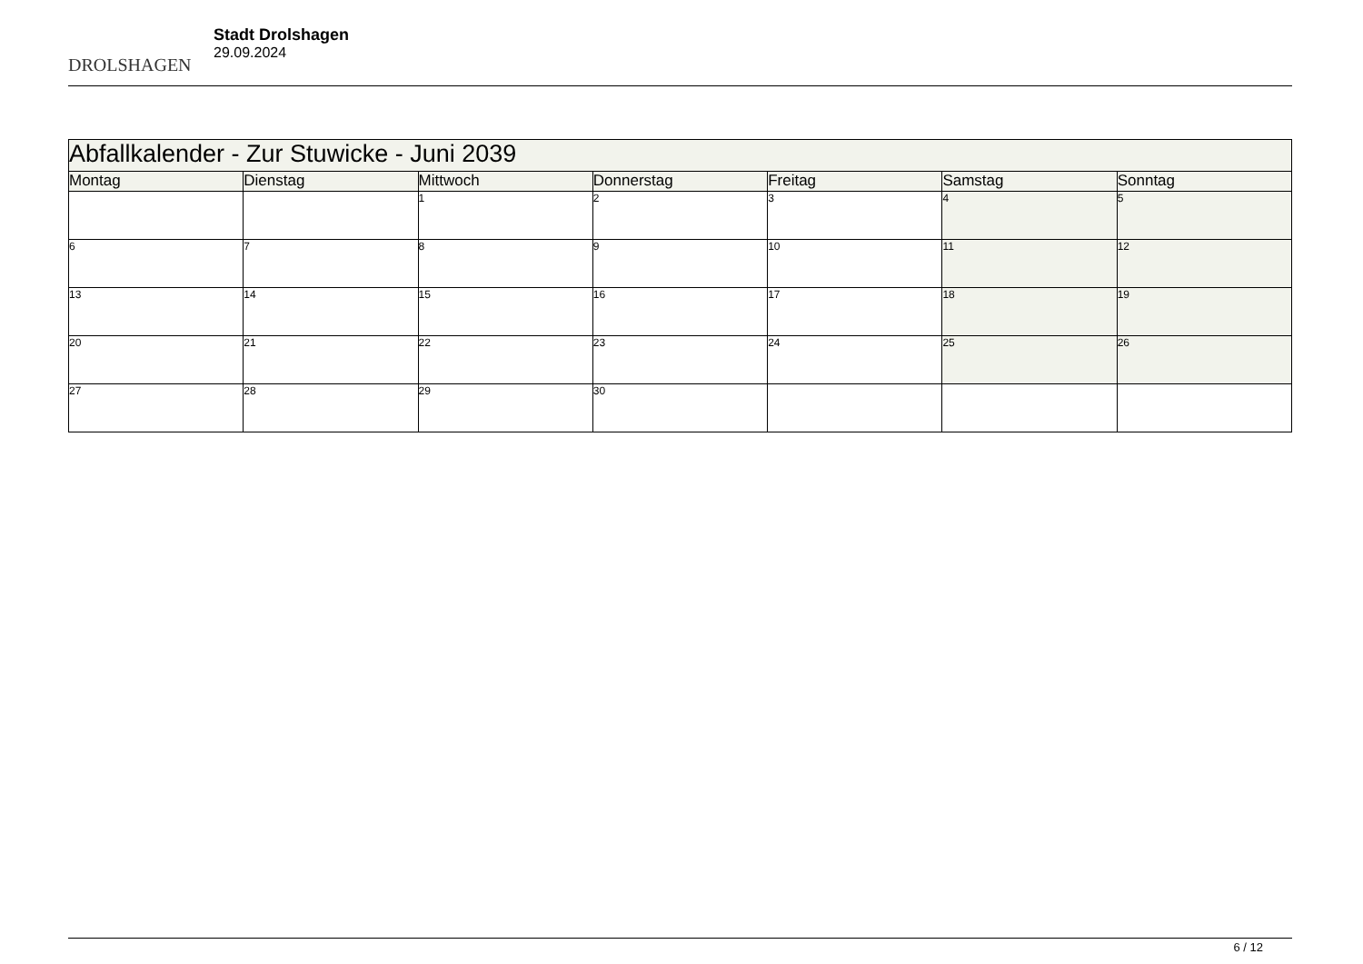DROLSHAGEN
Stadt Drolshagen
29.09.2024
| Abfallkalender - Zur Stuwicke - Juni 2039 | | | | | | |
| --- | --- | --- | --- | --- | --- | --- |
| Montag | Dienstag | Mittwoch | Donnerstag | Freitag | Samstag | Sonntag |
| | | 1 | 2 | 3 | 4 | 5 |
| 6 | 7 | 8 | 9 | 10 | 11 | 12 |
| 13 | 14 | 15 | 16 | 17 | 18 | 19 |
| 20 | 21 | 22 | 23 | 24 | 25 | 26 |
| 27 | 28 | 29 | 30 | | | |
6 / 12